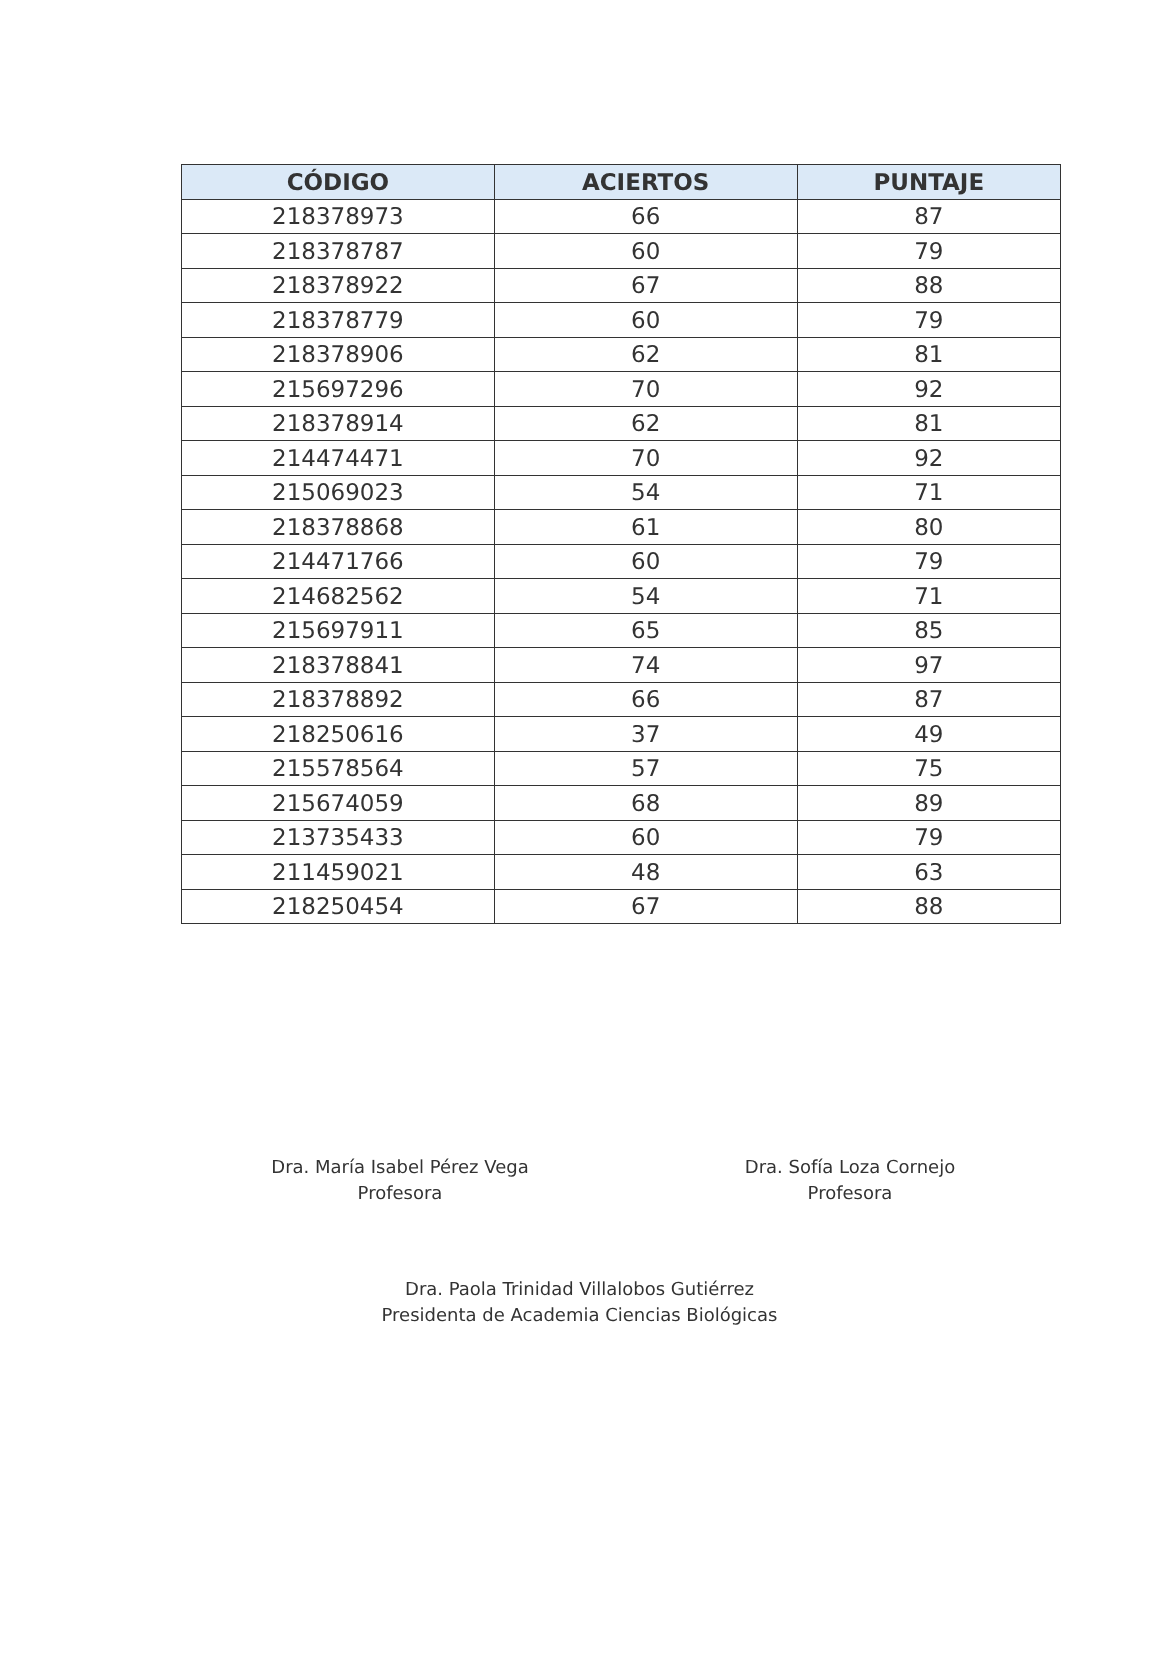| CÓDIGO | ACIERTOS | PUNTAJE |
| --- | --- | --- |
| 218378973 | 66 | 87 |
| 218378787 | 60 | 79 |
| 218378922 | 67 | 88 |
| 218378779 | 60 | 79 |
| 218378906 | 62 | 81 |
| 215697296 | 70 | 92 |
| 218378914 | 62 | 81 |
| 214474471 | 70 | 92 |
| 215069023 | 54 | 71 |
| 218378868 | 61 | 80 |
| 214471766 | 60 | 79 |
| 214682562 | 54 | 71 |
| 215697911 | 65 | 85 |
| 218378841 | 74 | 97 |
| 218378892 | 66 | 87 |
| 218250616 | 37 | 49 |
| 215578564 | 57 | 75 |
| 215674059 | 68 | 89 |
| 213735433 | 60 | 79 |
| 211459021 | 48 | 63 |
| 218250454 | 67 | 88 |
Dra. María Isabel Pérez Vega
Profesora
Dra. Sofía Loza Cornejo
Profesora
Dra. Paola Trinidad Villalobos Gutiérrez
Presidenta de Academia Ciencias Biológicas